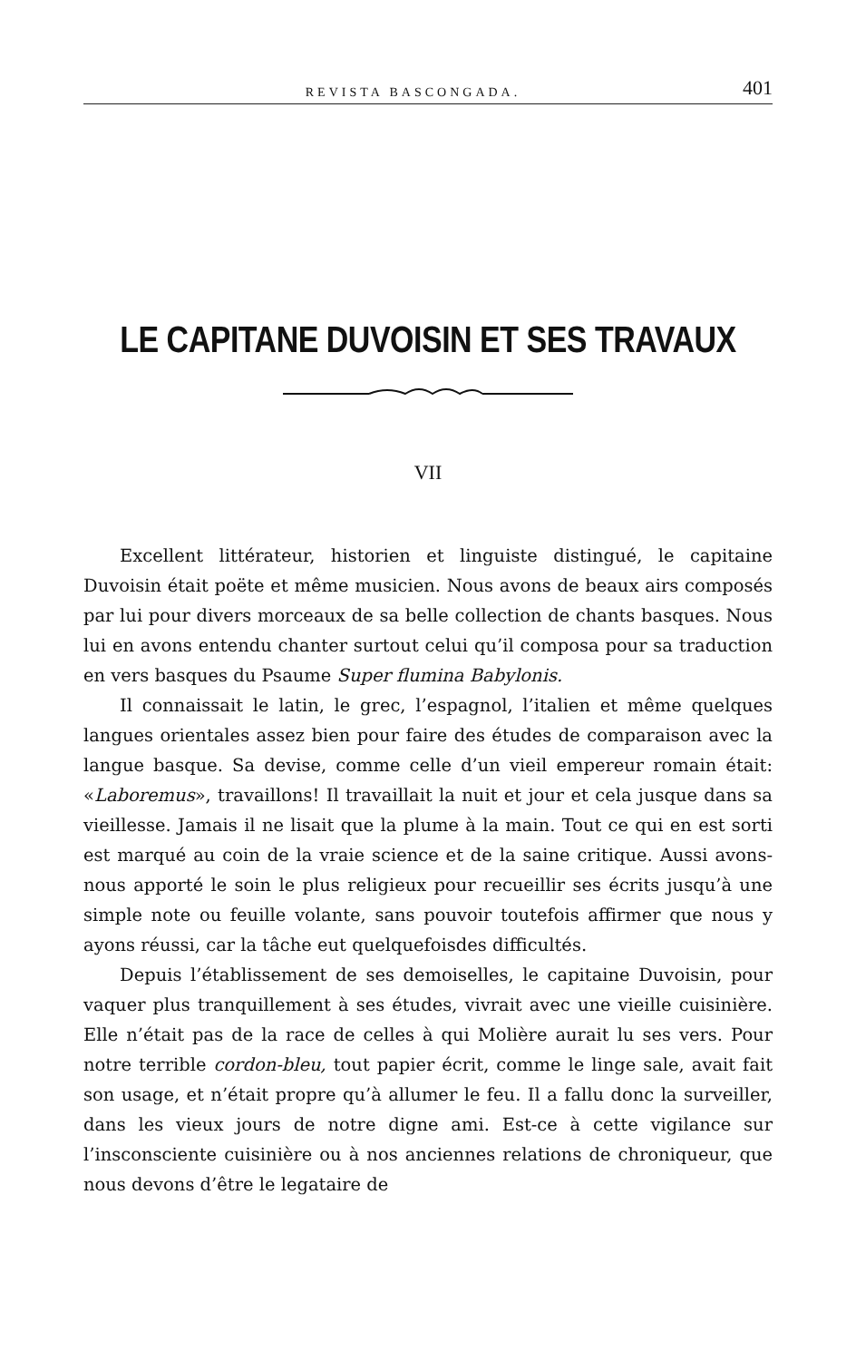REVISTA BASCONGADA. 401
LE CAPITANE DUVOISIN ET SES TRAVAUX
VII
Excellent littérateur, historien et linguiste distingué, le capitaine Duvoisin était poëte et même musicien. Nous avons de beaux airs composés par lui pour divers morceaux de sa belle collection de chants basques. Nous lui en avons entendu chanter surtout celui qu’il composa pour sa traduction en vers basques du Psaume Super flumina Babylonis.
Il connaissait le latin, le grec, l’espagnol, l’italien et même quelques langues orientales assez bien pour faire des études de comparaison avec la langue basque. Sa devise, comme celle d’un vieil empereur romain était: «Laboremus», travaillons! Il travaillait la nuit et jour et cela jusque dans sa vieillesse. Jamais il ne lisait que la plume à la main. Tout ce qui en est sorti est marqué au coin de la vraie science et de la saine critique. Aussi avons-nous apporté le soin le plus religieux pour recueillir ses écrits jusqu’à une simple note ou feuille volante, sans pouvoir toutefois affirmer que nous y ayons réussi, car la tâche eut quelquefoisdes difficultés.
Depuis l’établissement de ses demoiselles, le capitaine Duvoisin, pour vaquer plus tranquillement à ses études, vivrait avec une vieille cuisinière. Elle n’était pas de la race de celles à qui Molière aurait lu ses vers. Pour notre terrible cordon-bleu, tout papier écrit, comme le linge sale, avait fait son usage, et n’était propre qu’à allumer le feu. Il a fallu donc la surveiller, dans les vieux jours de notre digne ami. Est-ce à cette vigilance sur l’insconsciente cuisinière ou à nos anciennes relations de chroniqueur, que nous devons d’être le legataire de